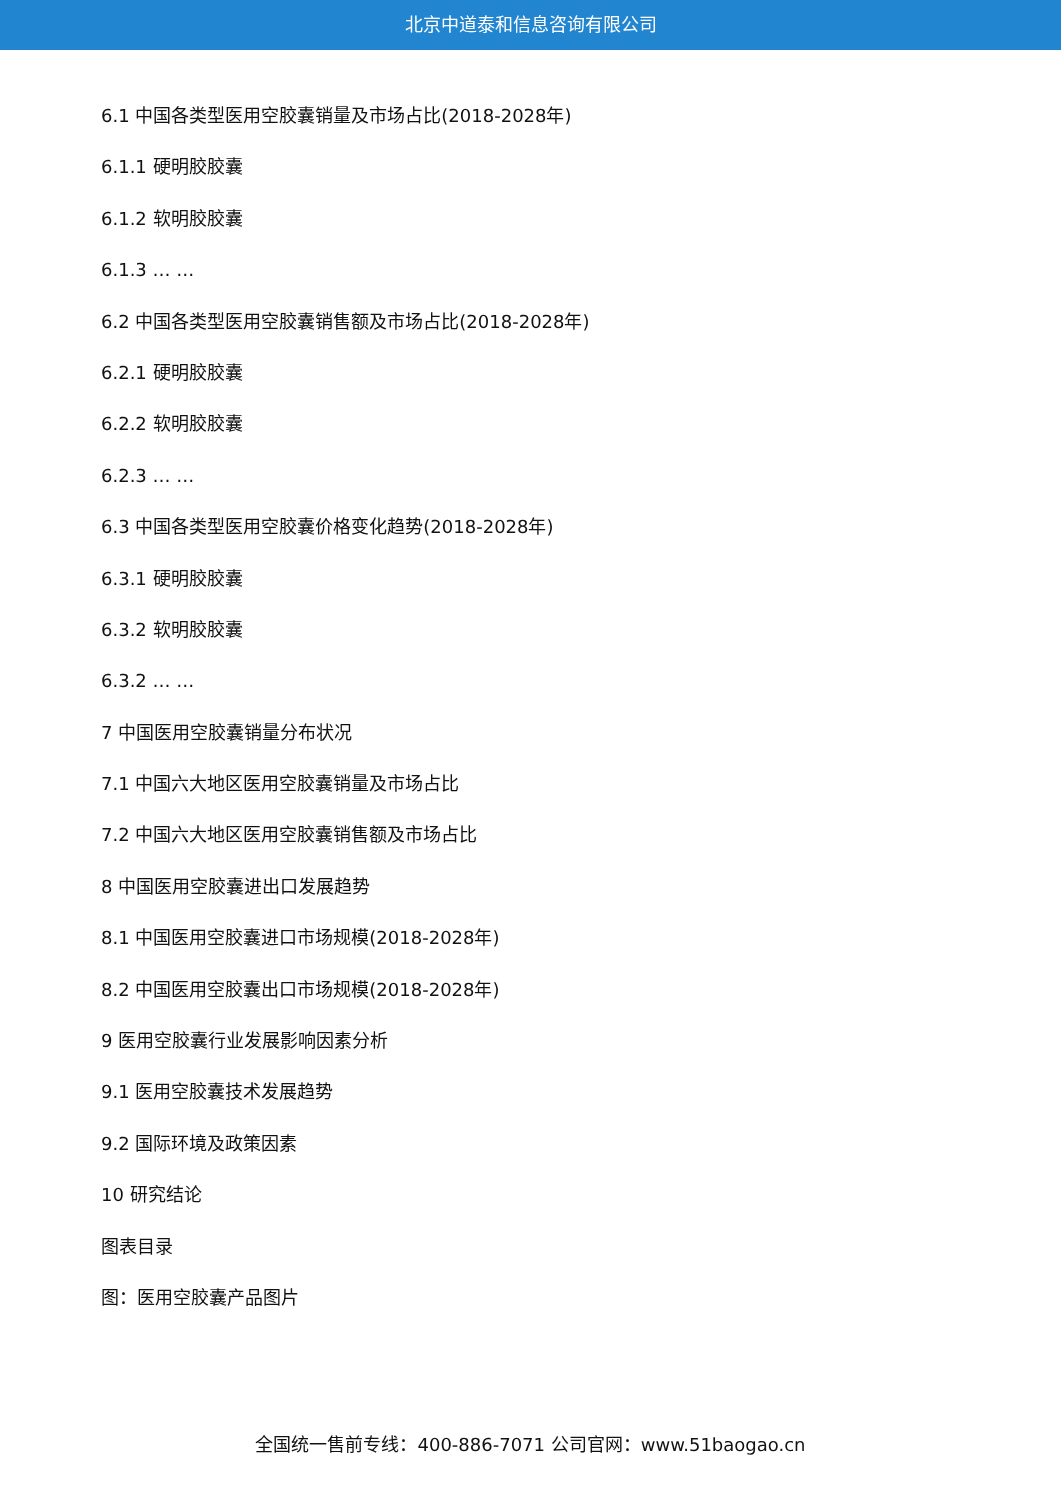北京中道泰和信息咨询有限公司
6.1 中国各类型医用空胶囊销量及市场占比(2018-2028年)
6.1.1 硬明胶胶囊
6.1.2 软明胶胶囊
6.1.3 … …
6.2 中国各类型医用空胶囊销售额及市场占比(2018-2028年)
6.2.1 硬明胶胶囊
6.2.2 软明胶胶囊
6.2.3 … …
6.3 中国各类型医用空胶囊价格变化趋势(2018-2028年)
6.3.1 硬明胶胶囊
6.3.2 软明胶胶囊
6.3.2 … …
7 中国医用空胶囊销量分布状况
7.1 中国六大地区医用空胶囊销量及市场占比
7.2 中国六大地区医用空胶囊销售额及市场占比
8 中国医用空胶囊进出口发展趋势
8.1 中国医用空胶囊进口市场规模(2018-2028年)
8.2 中国医用空胶囊出口市场规模(2018-2028年)
9 医用空胶囊行业发展影响因素分析
9.1 医用空胶囊技术发展趋势
9.2 国际环境及政策因素
10 研究结论
图表目录
图：医用空胶囊产品图片
全国统一售前专线：400-886-7071 公司官网：www.51baogao.cn